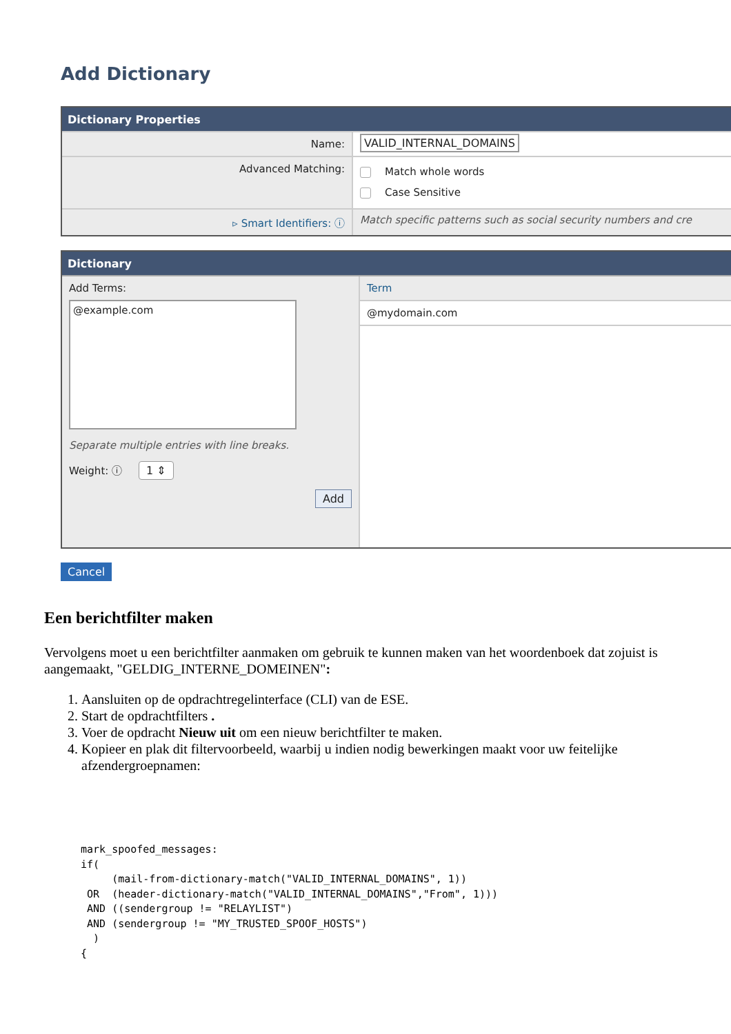Add Dictionary
Dictionary Properties
Name: VALID_INTERNAL_DOMAINS
Advanced Matching:
Match whole words
Case Sensitive
▹ Smart Identifiers: ⓘ Match specific patterns such as social security numbers and cre
Dictionary
Add Terms:
@example.com
Separate multiple entries with line breaks.
Weight: ⓘ 1 ⇕
Add
Term
@mydomain.com
Cancel
Een berichtfilter maken
Vervolgens moet u een berichtfilter aanmaken om gebruik te kunnen maken van het woordenboek dat zojuist is aangemaakt, "GELDIG_INTERNE_DOMEINEN":
1. Aansluiten op de opdrachtregelinterface (CLI) van de ESE.
2. Start de opdrachtfilters .
3. Voer de opdracht Nieuw uit om een nieuw berichtfilter te maken.
4. Kopieer en plak dit filtervoorbeeld, waarbij u indien nodig bewerkingen maakt voor uw feitelijke afzendergroepnamen:
mark_spoofed_messages:
if(
     (mail-from-dictionary-match("VALID_INTERNAL_DOMAINS", 1))
 OR  (header-dictionary-match("VALID_INTERNAL_DOMAINS","From", 1)))
 AND ((sendergroup != "RELAYLIST")
 AND (sendergroup != "MY_TRUSTED_SPOOF_HOSTS")
  )
{